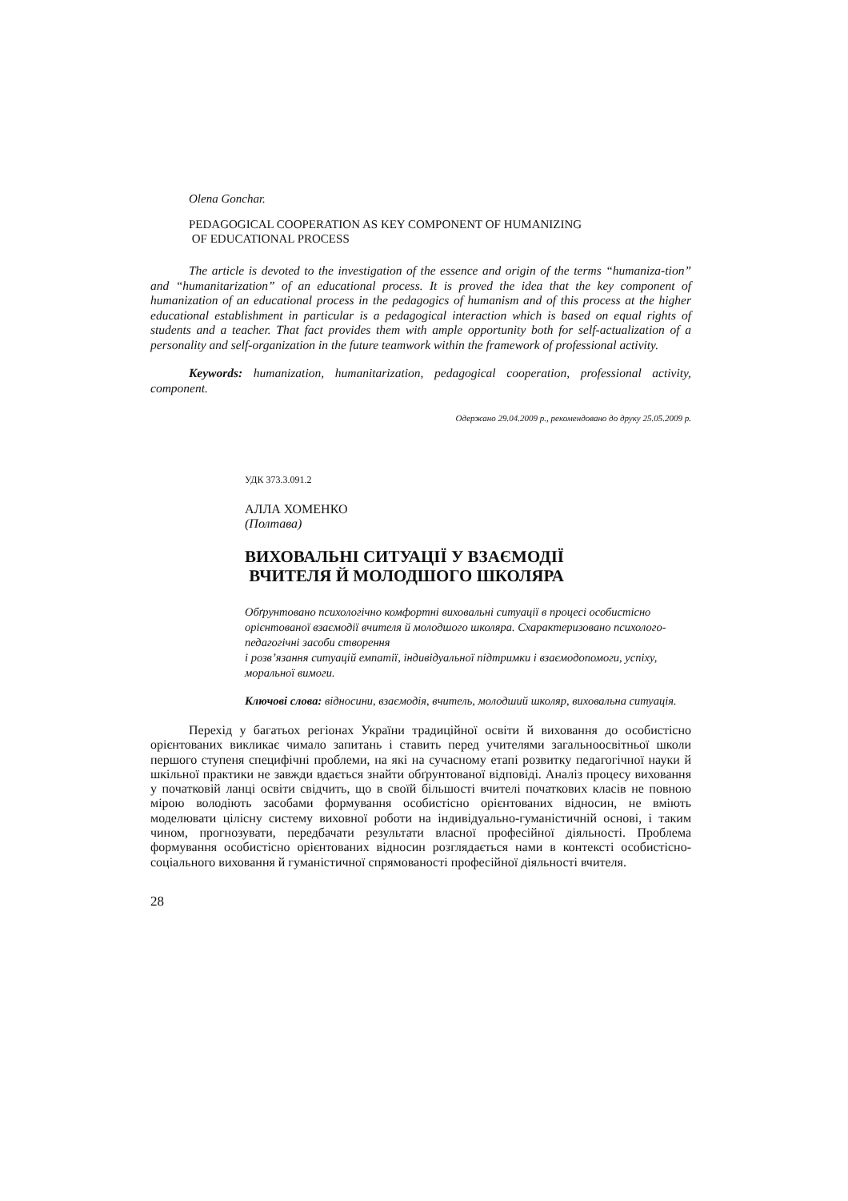Olena Gonchar.
PEDAGOGICAL COOPERATION AS KEY COMPONENT OF HUMANIZING
OF EDUCATIONAL PROCESS
The article is devoted to the investigation of the essence and origin of the terms “humaniza-tion” and “humanitarization” of an educational process. It is proved the idea that the key component of humanization of an educational process in the pedagogics of humanism and of this process at the higher educational establishment in particular is a pedagogical interaction which is based on equal rights of students and a teacher. That fact provides them with ample opportunity both for self-actualization of a personality and self-organization in the future teamwork within the framework of professional activity.
Keywords: humanization, humanitarization, pedagogical cooperation, professional activity, component.
Одержано 29.04.2009 р., рекомендовано до друку 25.05.2009 р.
УДК 373.3.091.2
АЛЛА ХОМЕНКО
(Полтава)
ВИХОВАЛЬНІ СИТУАЦІЇ У ВЗАЄМОДІЇ
ВЧИТЕЛЯ Й МОЛОДШОГО ШКОЛЯРА
Обґрунтовано психологічно комфортні виховальні ситуації в процесі особистісно орієнтованої взаємодії вчителя й молодшого школяра. Схарактеризовано психолого-педагогічні засоби створення
і розв’язання ситуацій емпатії, індивідуальної підтримки і взаємодопомоги, успіху, моральної вимоги.
Ключові слова: відносини, взаємодія, вчитель, молодший школяр, виховальна ситуація.
Перехід у багатьох регіонах України традиційної освіти й виховання до особистісно орієнтованих викликає чимало запитань і ставить перед учителями загальноосвітньої школи першого ступеня специфічні проблеми, на які на сучасному етапі розвитку педагогічної науки й шкільної практики не завжди вдається знайти обґрунтованої відповіді. Аналіз процесу виховання у початковій ланці освіти свідчить, що в своїй більшості вчителі початкових класів не повною мірою володіють засобами формування особистісно орієнтованих відносин, не вміють моделювати цілісну систему виховної роботи на індивідуально-гуманістичній основі, і таким чином, прогнозувати, передбачати результати власної професійної діяльності. Проблема формування особистісно орієнтованих відносин розглядається нами в контексті особистісно-соціального виховання й гуманістичної спрямованості професійної діяльності вчителя.
28